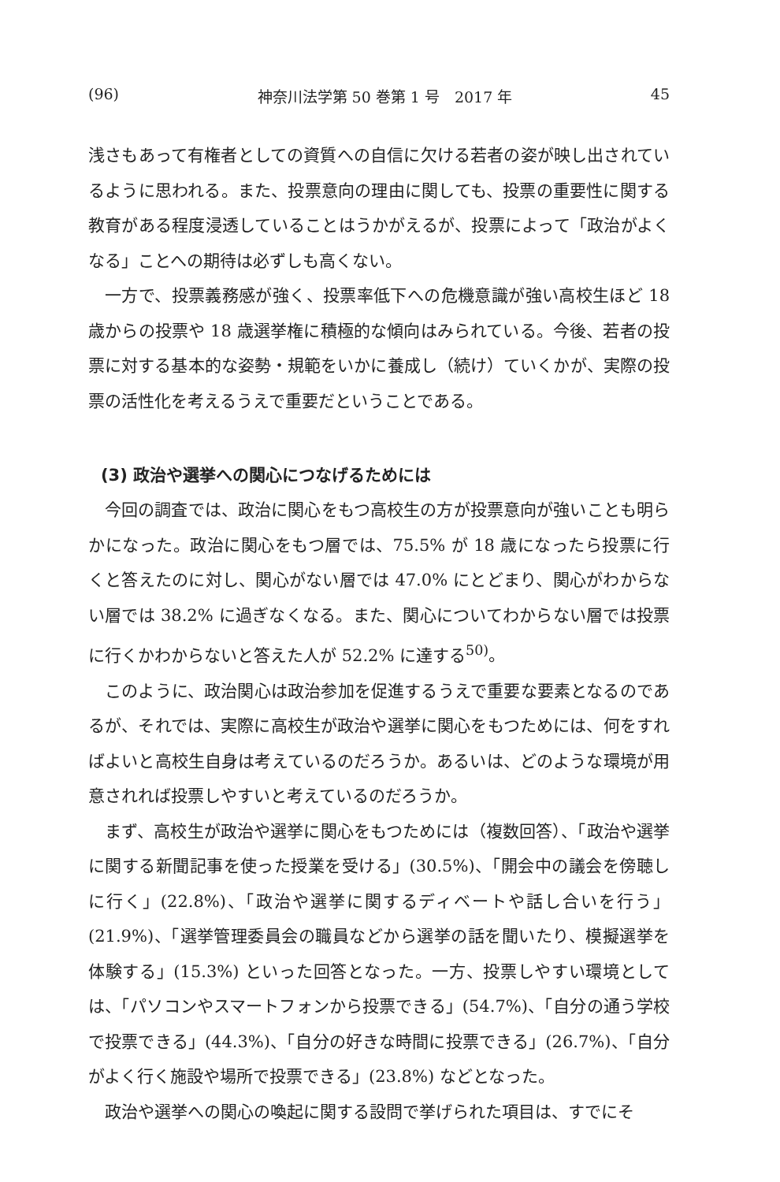(96) 神奈川法学第 50 巻第 1 号　2017 年 45
浅さもあって有権者としての資質への自信に欠ける若者の姿が映し出されているように思われる。また、投票意向の理由に関しても、投票の重要性に関する教育がある程度浸透していることはうかがえるが、投票によって「政治がよくなる」ことへの期待は必ずしも高くない。
一方で、投票義務感が強く、投票率低下への危機意識が強い高校生ほど 18 歳からの投票や 18 歳選挙権に積極的な傾向はみられている。今後、若者の投票に対する基本的な姿勢・規範をいかに養成し（続け）ていくかが、実際の投票の活性化を考えるうえで重要だということである。
(3) 政治や選挙への関心につなげるためには
今回の調査では、政治に関心をもつ高校生の方が投票意向が強いことも明らかになった。政治に関心をもつ層では、75.5% が 18 歳になったら投票に行くと答えたのに対し、関心がない層では 47.0% にとどまり、関心がわからない層では 38.2% に過ぎなくなる。また、関心についてわからない層では投票に行くかわからないと答えた人が 52.2% に達する<sup>50)</sup>。
このように、政治関心は政治参加を促進するうえで重要な要素となるのであるが、それでは、実際に高校生が政治や選挙に関心をもつためには、何をすればよいと高校生自身は考えているのだろうか。あるいは、どのような環境が用意されれば投票しやすいと考えているのだろうか。
まず、高校生が政治や選挙に関心をもつためには（複数回答）、「政治や選挙に関する新聞記事を使った授業を受ける」(30.5%)、「開会中の議会を傍聴しに行く」(22.8%)、「政治や選挙に関するディベートや話し合いを行う」(21.9%)、「選挙管理委員会の職員などから選挙の話を聞いたり、模擬選挙を体験する」(15.3%) といった回答となった。一方、投票しやすい環境としては、「パソコンやスマートフォンから投票できる」(54.7%)、「自分の通う学校で投票できる」(44.3%)、「自分の好きな時間に投票できる」(26.7%)、「自分がよく行く施設や場所で投票できる」(23.8%) などとなった。
政治や選挙への関心の喚起に関する設問で挙げられた項目は、すでにそ